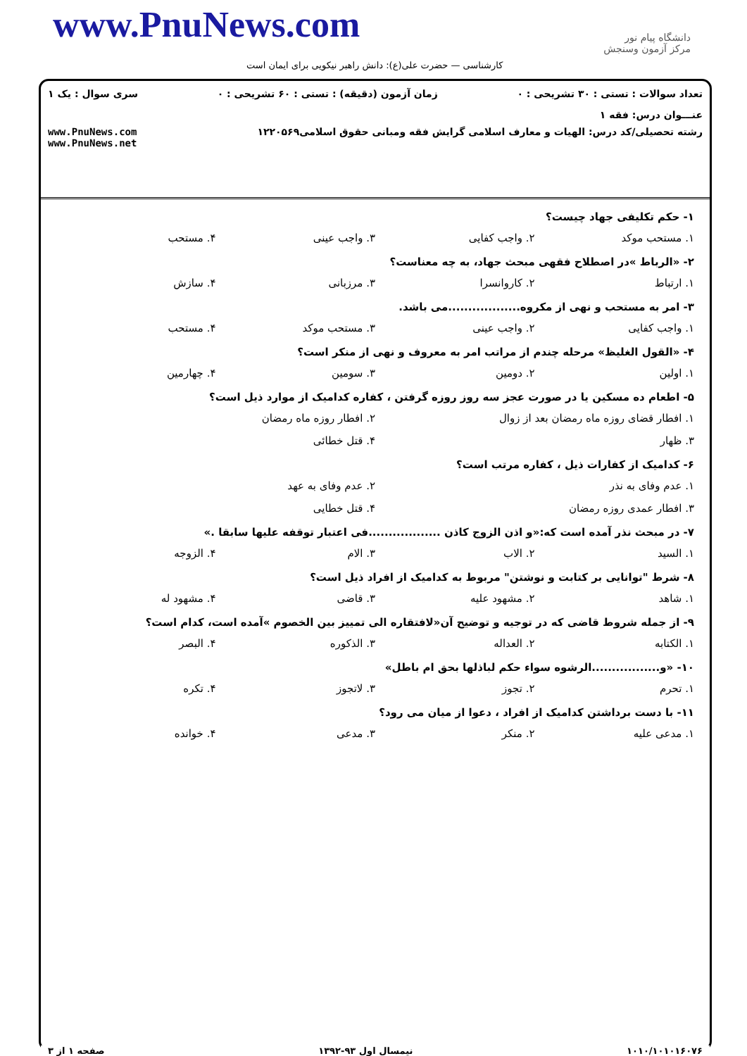www.PnuNews.com
دانشگاه پیام نور
مرکز آزمون وسنجش
کارشناسی — حضرت علی(ع): دانش راهبر نیکویی برای ایمان است
تعداد سوالات : تستی : ۳۰ تشریحی : ۰ زمان آزمون (دقیقه) : تستی : ۶۰ تشریحی : ۰ سری سوال : یک ۱
عنـــوان درس: فقه ۱
رشته تحصیلی/کد درس: الهیات و معارف اسلامی گرایش فقه ومبانی حقوق اسلامی۱۲۲۰۵۶۹ www.PnuNews.com
www.PnuNews.net
۱- حکم تکلیفی جهاد چیست؟
۱. مستحب موکد ۲. واجب کفایی ۳. واجب عینی ۴. مستحب
۲- «الرباط »در اصطلاح فقهی مبحث جهاد، به چه معناست؟
۱. ارتباط ۲. کاروانسرا ۳. مرزبانی ۴. سازش
۳- امر به مستحب و نهی از مکروه..................می باشد.
۱. واجب کفایی ۲. واجب عینی ۳. مستحب موکد ۴. مستحب
۴- «القول الغلیظ» مرحله چندم از مراتب امر به معروف و نهی از منکر است؟
۱. اولین ۲. دومین ۳. سومین ۴. چهارمین
۵- اطعام ده مسکین یا در صورت عجز سه روز روزه گرفتن ، کفاره کدامیک از موارد ذیل است؟
۱. افطار قضای روزه ماه رمضان بعد از زوال ۲. افطار روزه ماه رمضان ۳. ظهار ۴. قتل خطائی
۶- کدامیک از کفارات ذیل ، کفاره مرتب است؟
۱. عدم وفای به نذر ۲. عدم وفای به عهد ۳. افطار عمدی روزه رمضان ۴. قتل خطایی
۷- در مبحث نذر آمده است که:«و اذن الزوج کاذن ..................فی اعتبار توقفه علیها سابقا .»
۱. السید ۲. الاب ۳. الام ۴. الزوجه
۸- شرط "توانایی بر کتابت و نوشتن" مربوط به کدامیک از افراد ذیل است؟
۱. شاهد ۲. مشهود علیه ۳. قاضی ۴. مشهود له
۹- از جمله شروط قاضی که در توجیه و توضیح آن«لافتقاره الی تمییز بین الخصوم »آمده است، کدام است؟
۱. الکتابه ۲. العداله ۳. الذکوره ۴. البصر
۱۰- «و.................الرشوه سواء حکم لباذلها بحق ام باطل»
۱. تحرم ۲. تجوز ۳. لاتجوز ۴. تکره
۱۱- با دست برداشتن کدامیک از افراد ، دعوا از میان می رود؟
۱. مدعی علیه ۲. منکر ۳. مدعی ۴. خوانده
۱۰۱۰/۱۰۱۰۱۶۰۷۶ نیمسال اول ۹۳-۱۳۹۲ صفحه ۱ از ۳